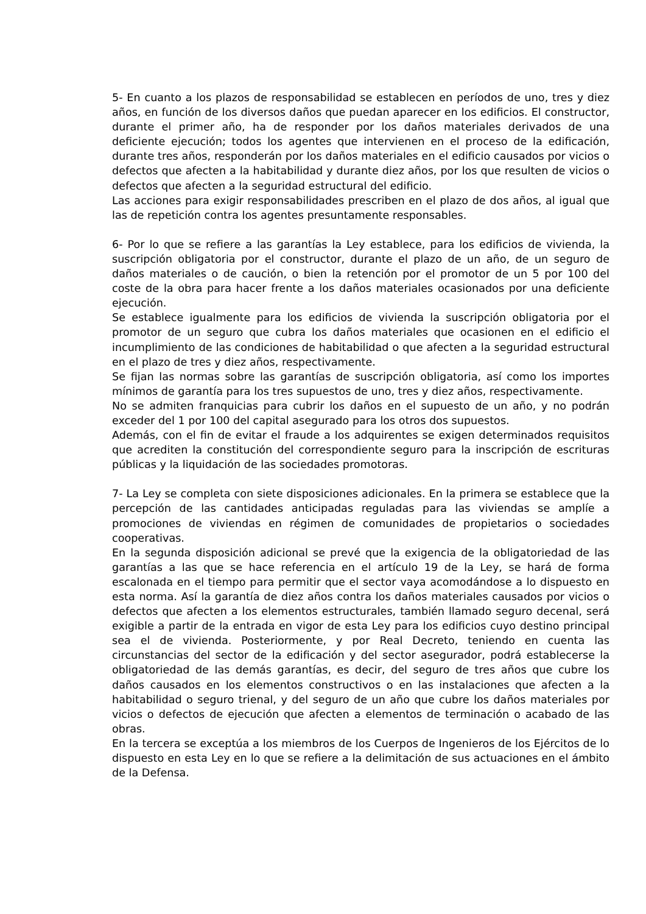5- En cuanto a los plazos de responsabilidad se establecen en períodos de uno, tres y diez años, en función de los diversos daños que puedan aparecer en los edificios. El constructor, durante el primer año, ha de responder por los daños materiales derivados de una deficiente ejecución; todos los agentes que intervienen en el proceso de la edificación, durante tres años, responderán por los daños materiales en el edificio causados por vicios o defectos que afecten a la habitabilidad y durante diez años, por los que resulten de vicios o defectos que afecten a la seguridad estructural del edificio.
Las acciones para exigir responsabilidades prescriben en el plazo de dos años, al igual que las de repetición contra los agentes presuntamente responsables.
6- Por lo que se refiere a las garantías la Ley establece, para los edificios de vivienda, la suscripción obligatoria por el constructor, durante el plazo de un año, de un seguro de daños materiales o de caución, o bien la retención por el promotor de un 5 por 100 del coste de la obra para hacer frente a los daños materiales ocasionados por una deficiente ejecución.
Se establece igualmente para los edificios de vivienda la suscripción obligatoria por el promotor de un seguro que cubra los daños materiales que ocasionen en el edificio el incumplimiento de las condiciones de habitabilidad o que afecten a la seguridad estructural en el plazo de tres y diez años, respectivamente.
Se fijan las normas sobre las garantías de suscripción obligatoria, así como los importes mínimos de garantía para los tres supuestos de uno, tres y diez años, respectivamente.
No se admiten franquicias para cubrir los daños en el supuesto de un año, y no podrán exceder del 1 por 100 del capital asegurado para los otros dos supuestos.
Además, con el fin de evitar el fraude a los adquirentes se exigen determinados requisitos que acrediten la constitución del correspondiente seguro para la inscripción de escrituras públicas y la liquidación de las sociedades promotoras.
7- La Ley se completa con siete disposiciones adicionales. En la primera se establece que la percepción de las cantidades anticipadas reguladas para las viviendas se amplíe a promociones de viviendas en régimen de comunidades de propietarios o sociedades cooperativas.
En la segunda disposición adicional se prevé que la exigencia de la obligatoriedad de las garantías a las que se hace referencia en el artículo 19 de la Ley, se hará de forma escalonada en el tiempo para permitir que el sector vaya acomodándose a lo dispuesto en esta norma. Así la garantía de diez años contra los daños materiales causados por vicios o defectos que afecten a los elementos estructurales, también llamado seguro decenal, será exigible a partir de la entrada en vigor de esta Ley para los edificios cuyo destino principal sea el de vivienda. Posteriormente, y por Real Decreto, teniendo en cuenta las circunstancias del sector de la edificación y del sector asegurador, podrá establecerse la obligatoriedad de las demás garantías, es decir, del seguro de tres años que cubre los daños causados en los elementos constructivos o en las instalaciones que afecten a la habitabilidad o seguro trienal, y del seguro de un año que cubre los daños materiales por vicios o defectos de ejecución que afecten a elementos de terminación o acabado de las obras.
En la tercera se exceptúa a los miembros de los Cuerpos de Ingenieros de los Ejércitos de lo dispuesto en esta Ley en lo que se refiere a la delimitación de sus actuaciones en el ámbito de la Defensa.